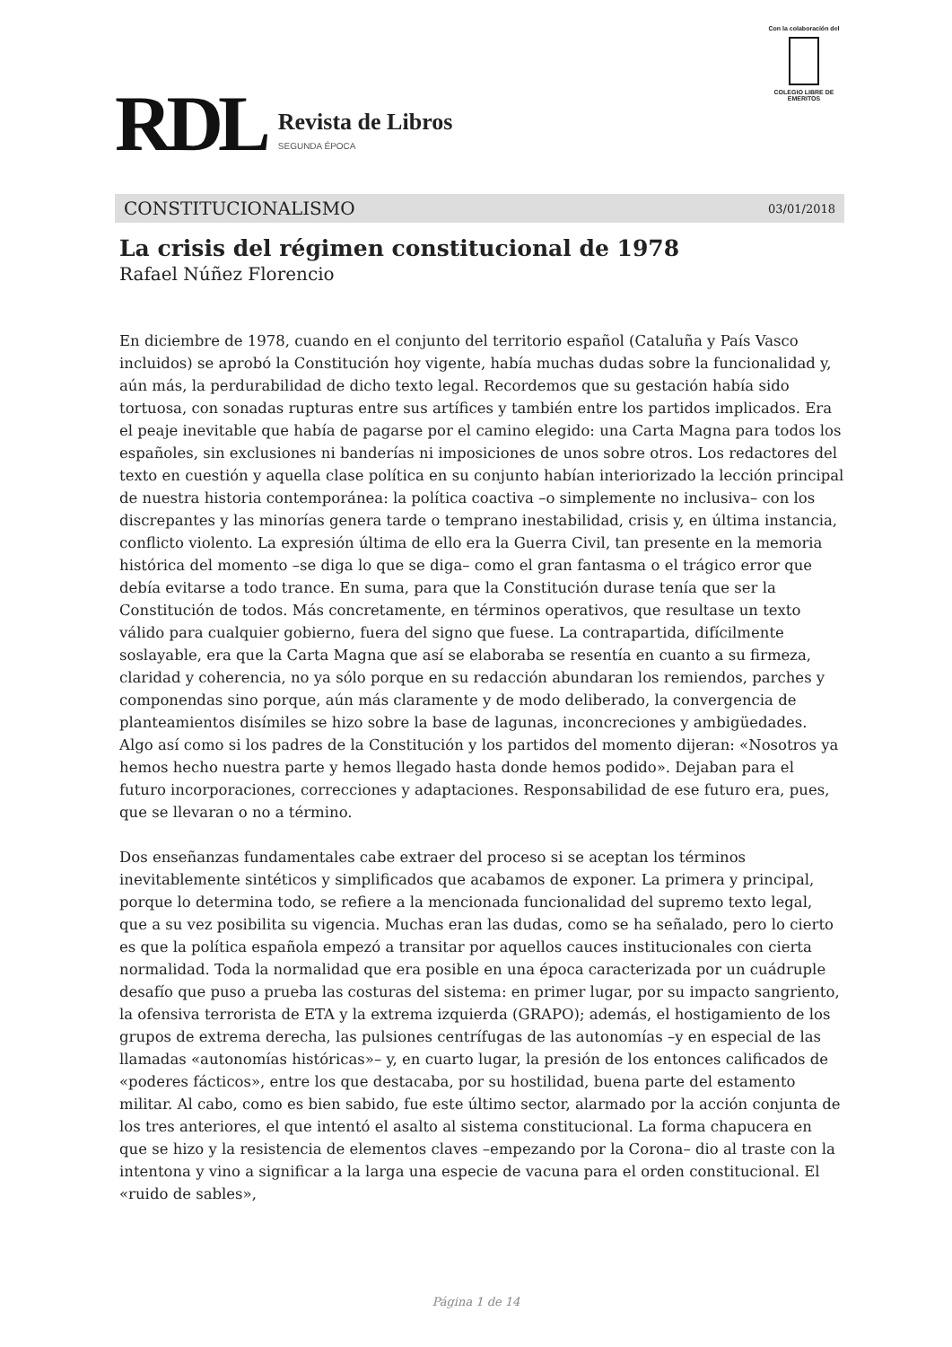RDL
Revista de Libros
SEGUNDA ÉPOCA
Con la colaboración del
COLEGIO LIBRE DE EMERITOS
CONSTITUCIONALISMO 03/01/2018
La crisis del régimen constitucional de 1978
Rafael Núñez Florencio
En diciembre de 1978, cuando en el conjunto del territorio español (Cataluña y País Vasco incluidos) se aprobó la Constitución hoy vigente, había muchas dudas sobre la funcionalidad y, aún más, la perdurabilidad de dicho texto legal. Recordemos que su gestación había sido tortuosa, con sonadas rupturas entre sus artífices y también entre los partidos implicados. Era el peaje inevitable que había de pagarse por el camino elegido: una Carta Magna para todos los españoles, sin exclusiones ni banderías ni imposiciones de unos sobre otros. Los redactores del texto en cuestión y aquella clase política en su conjunto habían interiorizado la lección principal de nuestra historia contemporánea: la política coactiva –o simplemente no inclusiva– con los discrepantes y las minorías genera tarde o temprano inestabilidad, crisis y, en última instancia, conflicto violento. La expresión última de ello era la Guerra Civil, tan presente en la memoria histórica del momento –se diga lo que se diga– como el gran fantasma o el trágico error que debía evitarse a todo trance. En suma, para que la Constitución durase tenía que ser la Constitución de todos. Más concretamente, en términos operativos, que resultase un texto válido para cualquier gobierno, fuera del signo que fuese. La contrapartida, difícilmente soslayable, era que la Carta Magna que así se elaboraba se resentía en cuanto a su firmeza, claridad y coherencia, no ya sólo porque en su redacción abundaran los remiendos, parches y componendas sino porque, aún más claramente y de modo deliberado, la convergencia de planteamientos disímiles se hizo sobre la base de lagunas, inconcreciones y ambigüedades. Algo así como si los padres de la Constitución y los partidos del momento dijeran: «Nosotros ya hemos hecho nuestra parte y hemos llegado hasta donde hemos podido». Dejaban para el futuro incorporaciones, correcciones y adaptaciones. Responsabilidad de ese futuro era, pues, que se llevaran o no a término.
Dos enseñanzas fundamentales cabe extraer del proceso si se aceptan los términos inevitablemente sintéticos y simplificados que acabamos de exponer. La primera y principal, porque lo determina todo, se refiere a la mencionada funcionalidad del supremo texto legal, que a su vez posibilita su vigencia. Muchas eran las dudas, como se ha señalado, pero lo cierto es que la política española empezó a transitar por aquellos cauces institucionales con cierta normalidad. Toda la normalidad que era posible en una época caracterizada por un cuádruple desafío que puso a prueba las costuras del sistema: en primer lugar, por su impacto sangriento, la ofensiva terrorista de ETA y la extrema izquierda (GRAPO); además, el hostigamiento de los grupos de extrema derecha, las pulsiones centrífugas de las autonomías –y en especial de las llamadas «autonomías históricas»– y, en cuarto lugar, la presión de los entonces calificados de «poderes fácticos», entre los que destacaba, por su hostilidad, buena parte del estamento militar. Al cabo, como es bien sabido, fue este último sector, alarmado por la acción conjunta de los tres anteriores, el que intentó el asalto al sistema constitucional. La forma chapucera en que se hizo y la resistencia de elementos claves –empezando por la Corona– dio al traste con la intentona y vino a significar a la larga una especie de vacuna para el orden constitucional. El «ruido de sables»,
Página 1 de 14